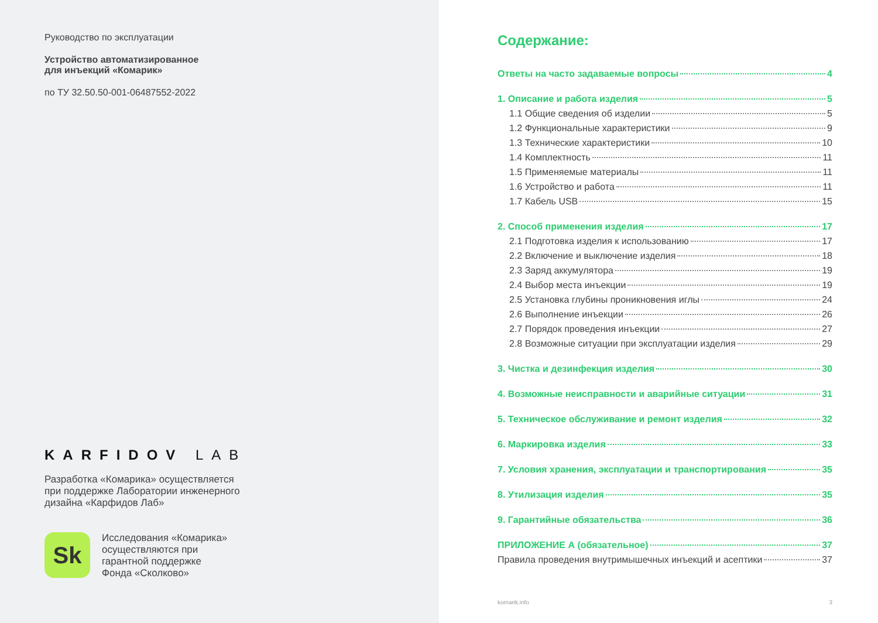Руководство по эксплуатации
Устройство автоматизированное
для инъекций «Комарик»
по ТУ 32.50.50-001-06487552-2022
KARFIDOV LAB
Разработка «Комарика» осуществляется
при поддержке Лаборатории инженерного
дизайна «Карфидов Лаб»
Sk
Исследования «Комарика»
осуществляются при
гарантной поддержке
Фонда «Сколково»
Содержание:
Ответы на часто задаваемые вопросы 4
1. Описание и работа изделия 5
1.1 Общие сведения об изделии 5
1.2 Функциональные характеристики 9
1.3 Технические характеристики 10
1.4 Комплектность 11
1.5 Применяемые материалы 11
1.6 Устройство и работа 11
1.7 Кабель USB 15
2. Способ применения изделия 17
2.1 Подготовка изделия к использованию 17
2.2 Включение и выключение изделия 18
2.3 Заряд аккумулятора 19
2.4 Выбор места инъекции 19
2.5 Установка глубины проникновения иглы 24
2.6 Выполнение инъекции 26
2.7 Порядок проведения инъекции 27
2.8 Возможные ситуации при эксплуатации изделия 29
3. Чистка и дезинфекция изделия 30
4. Возможные неисправности и аварийные ситуации 31
5. Техническое обслуживание и ремонт изделия 32
6. Маркировка изделия 33
7. Условия хранения, эксплуатации и транспортирования 35
8. Утилизация изделия 35
9. Гарантийные обязательства 36
ПРИЛОЖЕНИЕ А (обязательное) 37
Правила проведения внутримышечных инъекций и асептики 37
komarik.info 3